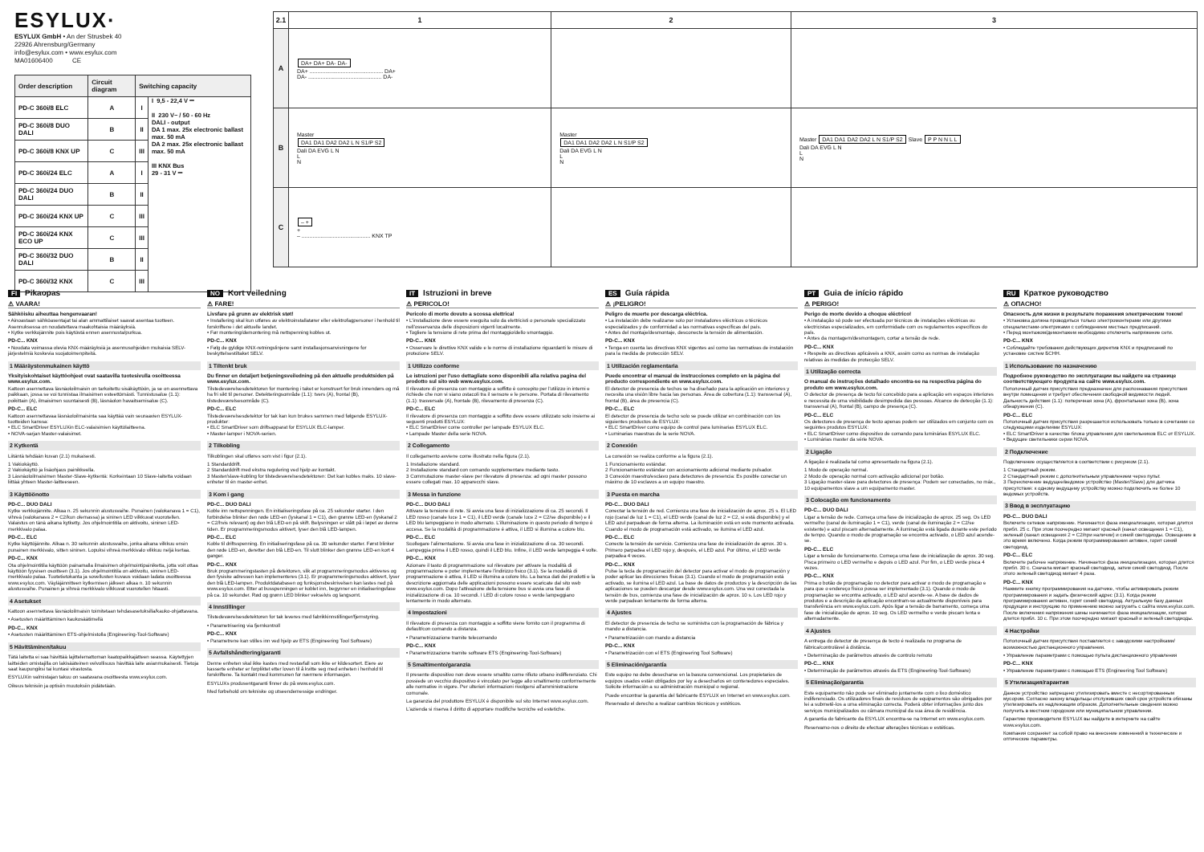ESYLUX·
ESYLUX GmbH • An der Strusbek 40
22926 Ahrensburg/Germany
info@esylux.com • www.esylux.com
MA01606400 CE
| Order description | Circuit diagram | Switching capacity | |
| --- | --- | --- | --- |
| PD-C 360i/8 ELC | A | I | I 9,5 - 22,4 V ⎓ II 230 V~ / 50 - 60 Hz DALI - output DA 1 max. 25x electronic ballast max. 50 mA DA 2 max. 25x electronic ballast max. 50 mA III KNX Bus 29 - 31 V ⎓ |
| PD-C 360i/8 DUO DALI | B | II | |
| PD-C 360i/8 KNX UP | C | III | |
| PD-C 360i/24 ELC | A | I | |
| PD-C 360i/24 DUO DALI | B | II | |
| PD-C 360i/24 KNX UP | C | III | |
| PD-C 360i/24 KNX ECO UP | C | III | |
| PD-C 360i/32 DUO DALI | B | II | |
| PD-C 360i/32 KNX | C | III | |
| 2.1 | 1 | 2 | 3 |
| --- | --- | --- | --- |
| A | DA+ DA+ DA- DA- DA+ ............................................... DA+ DA- ............................................... DA- | | |
| B | Master DA1 DA1 DA2 DA2 L N S1/P S2 Dali DA EVG L N L N | Master DA1 DA1 DA2 DA2 L N S1/P S2 Dali DA EVG L N L N | Master DA1 DA1 DA2 DA2 L N S1/P S2 Slave P P N N L L Dali DA EVG L N L N |
| C | – + + – ............................................ KNX TP | | |
FI Pikaopas
⚠ VAARA!
Sähköisku aiheuttaa hengenvaaran!
• Ainoastaan sähköasentajat tai alan ammattilaiset saavat asentaa tuotteen. Asennuksessa on noudatettava maakohtaisia määräyksiä.
• Kytke verkkojännite pois käytöstä ennen asennusta/purkua.
PD-C... KNX
• Noudata voimassa olevia KNX-määräyksiä ja asennusohjeiden mukaisia SELV-järjestelmiä koskevia suojatoimenpiteitä.
1 Määräystenmukainen käyttö
Yksityiskohtaiset käyttöohjeet ovat saatavilla tuotesivulla osoitteessa www.esylux.com.
Kattoon asennettava läsnäoloilmaisin on tarkoitettu sisäkäyttöön, ja se on asennettava paikkaan, jossa se voi tunnistaa ilmaisimen esteettömästi. Tunnistusalue (1.1): poikittain (A), ilmaisimen suuntaisesti (B), läsnäolon havaitsemisalue (C).
PD-C... ELC
Kattoon asennettavaa läsnäoloilmaisinta saa käyttää vain seuraavien ESYLUX-tuotteiden kanssa:
• ELC SmartDriver ESYLUXin ELC-valaisimien käyttölaitteena.
• NOVA-sarjan Master-valaisimet.
2 Kytkentä
Liitäntä tehdään kuvan (2.1) mukaisesti.
1 Vakiokäyttö.
2 Vakiokäyttö ja lisäohjaus painikkeella.
3 Läsnäoloilmaisimen Master-Slave-kytkentä: Korkeintaan 10 Slave-laitetta voidaan liittää yhteen Master-laitteeseen.
3 Käyttöönotto
PD-C... DUO DALI
Kytke verkkojännite. Alkaa n. 25 sekunnin alustusvaihe. Punainen (valokanava 1 = C1), vihreä (valokanava 2 = C2/kun olemassa) ja sininen LED vilkkuvat vuorotellen. Valaistus on tänä aikana kytketty. Jos ohjelmointitila on aktivoitu, sininen LED-merkkivalo palaa.
PD-C... ELC
Kytke käyttöjännite. Alkaa n. 30 sekunnin alustusvaihe, jonka aikana vilkkuu ensin punainen merkkivalo, sitten sininen. Lopuksi vihreä merkkivalo vilkkuu neljä kertaa.
PD-C... KNX
Ota ohjelmointitila käyttöön painamalla ilmaisimen ohjelmointipainiketta, jotta voit ottaa käyttöön fyysisen osoitteen (3.1). Jos ohjelmointitila on aktivoitu, sininen LED-merkkivalo palaa. Tuotetietokanta ja sovellusten kuvaus voidaan ladata osoitteessa www.esylux.com. Väyläjännitteen kytkemisen jälkeen alkaa n. 10 sekunnin alustusvaihe. Punainen ja vihreä merkkivalo vilkkuvat vuorotellen hitaasti.
4 Asetukset
Kattoon asennettava läsnäoloilmaisin toimitetaan tehdasasetuksilla/kauko-ohjattavana.
• Asetusten määrittäminen kaukosäätimellä
PD-C... KNX
• Asetusten määrittäminen ETS-ohjelmistolla (Engineering-Tool-Software)
5 Hävittäminen/takuu
Tätä laitetta ei saa hävittää lajittelemattoman kaatopaikkajätteen seassa. Käytettyjen laitteiden omistajilla on lakisääteinen velvollisuus hävittää laite asianmukaisesti. Tietoja saat kaupungiksi tai kuntasi virastosta.
ESYLUXin valmistajan takuu on saatavana osoitteesta www.esylux.com.
Oikeus teknisiin ja optisiin muutoksiin pidätetään.
NO Kort veiledning
⚠ FARE!
Livsfare på grunn av elektrisk støt!
• Installering skal kun utføres av elektroinstallatører eller elektrofagpersoner i henhold til forskriftene i det aktuelle landet.
• Før montering/demontering må nettspenning kobles ut.
PD-C... KNX
• Følg de gyldige KNX-retningslinjene samt installasjonsanvisningene for beskyttelsestiltaket SELV.
1 Tiltenkt bruk
Du finner en detaljert betjeningsveiledning på den aktuelle produktsiden på www.esylux.com.
Tilstedeværelsesdetektoren for montering i taket er konstruert for bruk innendørs og må ha fri sikt til personer. Detekteringsområde (1.1): tvers (A), frontal (B), tilstedeværelsesområde (C).
PD-C... ELC
Tilstedeværelsesdetektor for tak kan kun brukes sammen med følgende ESYLUX-produkter:
• ELC SmartDriver som driftsapparat for ESYLUX ELC-lamper.
• Master-lamper i NOVA-serien.
2 Tilkobling
Tilkoblingen skal utføres som vist i figur (2.1).
1 Standarddrift.
2 Standarddrift med ekstra regulering ved hjelp av kontakt.
3 Master/slave-kobling for tilstedeværelsesdetektoren: Det kan kobles maks. 10 slave-enheter til én master-enhet.
3 Kom i gang
PD-C... DUO DALI
Koble inn nettspenningen. En initialiseringsfase på ca. 25 sekunder starter. I den forbindelse blinker den røde LED-en (lyskanal 1 = C1), den grønne LED-en (lyskanal 2 = C2/hvis relevant) og den blå LED-en på skift. Belysningen er slått på i løpet av denne tiden. Er programmeringsmodus aktivert, lyser den blå LED-lampen.
PD-C... ELC
Koble til driftsspenning. En initialiseringsfase på ca. 30 sekunder starter. Først blinker den røde LED-en, deretter den blå LED-en. Til slutt blinker den grønne LED-en kort 4 ganger.
PD-C... KNX
Bruk programmeringstasten på detektoren, slik at programmeringsmodus aktiveres og den fysiske adressen kan implementeres (3.1). Er programmeringsmodus aktivert, lyser den blå LED-lampen. Produktdatabasen og funksjonsbeskrivelsen kan lastes ned på www.esylux.com. Etter at busspenningen er koblet inn, begynner en initialiseringsfase på ca. 10 sekunder. Rød og grønn LED blinker vekselvis og langsomt.
4 Innstillinger
Tilstedeværelsesdetektoren for tak leveres med fabrikkinnstillinger/fjernstyring.
• Parametrisering via fjernkontroll
PD-C... KNX
• Parametrene kan stilles inn ved hjelp av ETS (Engineering Tool Software)
5 Avfallshåndtering/garanti
Denne enheten skal ikke kastes med restavfall som ikke er kildesortert. Eiere av kasserte enheter er forpliktet etter loven til å kvitte seg med enheten i henhold til forskriftene. Ta kontakt med kommunen for nærmere informasjon.
ESYLUXs produsentgaranti finner du på www.esylux.com.
Med forbehold om tekniske og utseendemessige endringer.
IT Istruzioni in breve
⚠ PERICOLO!
Pericolo di morte dovuto a scossa elettrica!
• L'installazione deve essere eseguita solo da elettricisti o personale specializzato nell'osservanza delle disposizioni vigenti localmente.
• Togliere la tensione di rete prima del montaggio/dello smontaggio.
PD-C... KNX
• Osservare le direttive KNX valide e le norme di installazione riguardanti le misure di protezione SELV.
1 Utilizzo conforme
Le istruzioni per l'uso dettagliate sono disponibili alla relativa pagina del prodotto sul sito web www.esylux.com.
Il rilevatore di presenza con montaggio a soffitto è concepito per l'utilizzo in interni e richiede che non vi siano ostacoli tra il sensore e le persone. Portata di rilevamento (1.1): trasversale (A), frontale (B), rilevamento di presenza (C).
PD-C... ELC
Il rilevatore di presenza con montaggio a soffitto deve essere utilizzato solo insieme ai seguenti prodotti ESYLUX:
• ELC SmartDriver come controller per lampade ESYLUX ELC.
• Lampade Master della serie NOVA.
2 Collegamento
Il collegamento avviene come illustrato nella figura (2.1).
1 Installazione standard.
2 Installazione standard con comando supplementare mediante tasto.
3 Commutazione master-slave per rilevatore di presenza: ad ogni master possono essere collegati max. 10 apparecchi slave.
3 Messa in funzione
PD-C... DUO DALI
Attivare la tensione di rete. Si avvia una fase di inizializzazione di ca. 25 secondi. Il LED rosso (canale luce 1 = C1), il LED verde (canale luce 2 = C2/se disponibile) e il LED blu lampeggiano in modo alternato. L'illuminazione in questo periodo di tempo è accesa. Se la modalità di programmazione è attiva, il LED si illumina a colore blu.
PD-C... ELC
Scollegare l'alimentazione. Si avvia una fase in inizializzazione di ca. 30 secondi. Lampeggia prima il LED rosso, quindi il LED blu. Infine, il LED verde lampeggia 4 volte.
PD-C... KNX
Azionare il tasto di programmazione sul rilevatore per attivare la modalità di programmazione e poter implementare l'indirizzo fisico (3.1). Se la modalità di programmazione è attiva, il LED si illumina a colore blu. La banca dati dei prodotti e la descrizione aggiornata delle applicazioni possono essere scaricate dal sito web www.esylux.com. Dopo l'attivazione della tensione bus si avvia una fase di inizializzazione di ca. 10 secondi. I LED di colore rosso e verde lampeggiano lentamente in modo alternato.
4 Impostazioni
Il rilevatore di presenza con montaggio a soffitto viene fornito con il programma di default/con comando a distanza.
• Parametrizzazione tramite telecomando
PD-C... KNX
• Parametrizzazione tramite software ETS (Engineering-Tool-Software)
5 Smaltimento/garanzia
Il presente dispositivo non deve essere smaltito come rifiuto urbano indifferenziato. Chi possiede un vecchio dispositivo è vincolato per legge allo smaltimento conformemente alle normative in vigore. Per ulteriori informazioni rivolgersi all'amministrazione comunale.
La garanzia del produttore ESYLUX è disponibile sul sito Internet www.esylux.com.
L'azienda si riserva il diritto di apportare modifiche tecniche ed estetiche.
ES Guía rápida
⚠ ¡PELIGRO!
Peligro de muerte por descarga eléctrica.
• La instalación debe realizarse solo por instaladores eléctricos o técnicos especializados y de conformidad a las normativas específicas del país.
• Antes del montaje/desmontaje, desconecte la tensión de alimentación.
PD-C... KNX
• Tenga en cuenta las directivas KNX vigentes así como las normativas de instalación para la medida de protección SELV.
1 Utilización reglamentaria
Puede encontrar el manual de instrucciones completo en la página del producto correspondiente en www.esylux.com.
El detector de presencia de techos se ha diseñado para la aplicación en interiores y necesita una visión libre hacia las personas. Área de cobertura (1.1): transversal (A), frontal (B), área de presencia (C).
PD-C... ELC
El detector de presencia de techo solo se puede utilizar en combinación con los siguientes productos de ESYLUX:
• ELC SmartDriver como equipo de control para luminarias ESYLUX ELC.
• Luminarias maestras de la serie NOVA.
2 Conexión
La conexión se realiza conforme a la figura (2.1).
1 Funcionamiento estándar.
2 Funcionamiento estándar con accionamiento adicional mediante pulsador.
3 Conexión maestro/esclavo para detectores de presencia: Es posible conectar un máximo de 10 esclavos a un equipo maestro.
3 Puesta en marcha
PD-C... DUO DALI
Conectar la tensión de red. Comienza una fase de inicialización de aprox. 25 s. El LED rojo (canal de luz 1 = C1), el LED verde (canal de luz 2 = C2, si está disponible) y el LED azul parpadean de forma alterna. La iluminación está en este momento activada. Cuando el modo de programación está activado, se ilumina el LED azul.
PD-C... ELC
Conecte la tensión de servicio. Comienza una fase de inicialización de aprox. 30 s. Primero parpadea el LED rojo y, después, el LED azul. Por último, el LED verde parpadea 4 veces.
PD-C... KNX
Pulse la tecla de programación del detector para activar el modo de programación y poder aplicar las direcciones físicas (3.1). Cuando el modo de programación está activado, se ilumina el LED azul. La base de datos de productos y la descripción de las aplicaciones se pueden descargar desde www.esylux.com. Una vez conectada la tensión de bus, comienza una fase de inicialización de aprox. 10 s. Los LED rojo y verde parpadean lentamente de forma alterna.
4 Ajustes
El detector de presencia de techo se suministra con la programación de fábrica y mando a distancia.
• Parametrización con mando a distancia
PD-C... KNX
• Parametrización con el ETS (Engineering Tool Software)
5 Eliminación/garantía
Este equipo no debe desecharse en la basura convencional. Los propietarios de equipos usados están obligados por ley a desecharlos en contenedores especiales. Solicite información a su administración municipal o regional.
Puede encontrar la garantía del fabricante ESYLUX en Internet en www.esylux.com.
Reservado el derecho a realizar cambios técnicos y estéticos.
PT Guia de início rápido
⚠ PERIGO!
Perigo de morte devido a choque eléctrico!
• A instalação só pode ser efectuada por técnicos de instalações eléctricas ou electricistas especializados, em conformidade com os regulamentos específicos do país.
• Antes da montagem/desmontagem, cortar a tensão de rede.
PD-C... KNX
• Respeite as directivas aplicáveis a KNX, assim como as normas de instalação relativas às medidas de protecção SELV.
1 Utilização correcta
O manual de instruções detalhado encontra-se na respectiva página do produto em www.esylux.com.
O detector de presença de tecto foi concebido para a aplicação em espaços interiores e necessita de uma visibilidade desimpedida das pessoas. Alcance de detecção (1.1): transversal (A), frontal (B), campo de presença (C).
PD-C... ELC
Os detectores de presença de tecto apenas podem ser utilizados em conjunto com os seguintes produtos ESYLUX:
• ELC SmartDriver como dispositivo de comando para luminárias ESYLUX ELC.
• Luminárias master da série NOVA.
2 Ligação
A ligação é realizada tal como apresentado na figura (2.1).
1 Modo de operação normal.
2 Modo de operação normal com activação adicional por botão.
3 Ligação master-slave para detectores de presença: Podem ser conectados, no máx., 10 equipamentos slave a um equipamento master.
3 Colocação em funcionamento
PD-C... DUO DALI
Ligar a tensão de rede. Começa uma fase de inicialização de aprox. 25 seg. Os LED vermelho (canal de iluminação 1 = C1), verde (canal de iluminação 2 = C2/se existente) e azul piscam alternadamente. A iluminação está ligada durante este período de tempo. Quando o modo de programação se encontra activado, o LED azul acende-se.
PD-C... ELC
Ligar a tensão de funcionamento. Começa uma fase de inicialização de aprox. 30 seg. Pisca primeiro o LED vermelho e depois o LED azul. Por fim, o LED verde pisca 4 vezes.
PD-C... KNX
Prima o botão de programação no detector para activar o modo de programação e para que o endereço físico possa ser implementado (3.1). Quando o modo de programação se encontra activado, o LED azul acende-se. A base de dados de produtos e a descrição da aplicação encontram-se actualmente disponíveis para transferência em www.esylux.com. Após ligar a tensão de barramento, começa uma fase de inicialização de aprox. 10 seg. Os LED vermelho e verde piscam lenta e alternadamente.
4 Ajustes
A entrega do detector de presença de tecto é realizada no programa de fábrica/controlável à distância.
• Determinação de parâmetros através de controlo remoto
PD-C... KNX
• Determinação de parâmetros através da ETS (Engineering-Tool-Software)
5 Eliminação/garantia
Este equipamento não pode ser eliminado juntamente com o lixo doméstico indiferenciado. Os utilizadores finais de resíduos de equipamentos são obrigados por lei a submetê-los a uma eliminação correcta. Poderá obter informações junto dos serviços municipalizados ou câmara municipal da sua área de residência.
A garantia do fabricante da ESYLUX encontra-se na Internet em www.esylux.com.
Reservamo-nos o direito de efectuar alterações técnicas e estéticas.
RU Краткое руководство
⚠ ОПАСНО!
Опасность для жизни в результате поражения электрическим током!
• Установка должна проводиться только электромонтерами или другими специалистами-электриками с соблюдением местных предписаний.
• Перед монтажом/демонтажем необходимо отключить напряжение сети.
PD-C... KNX
• Соблюдайте требования действующих директив KNX и предписаний по установке систем БСНН.
1 Использование по назначению
Подробное руководство по эксплуатации вы найдете на странице соответствующего продукта на сайте www.esylux.com.
Потолочный датчик присутствия предназначен для распознавания присутствия внутри помещения и требует обеспечения свободной видимости людей. Дальность действия (1.1): поперечная зона (A), фронтальная зона (B), зона обнаружения (C).
PD-C... ELC
Потолочный датчик присутствия разрешается использовать только в сочетании со следующими изделиями ESYLUX:
• ELC SmartDriver в качестве блока управления для светильников ELC от ESYLUX.
• Ведущие светильники серии NOVA.
2 Подключение
Подключение осуществляется в соответствии с рисунком (2.1).
1 Стандартный режим.
2 Стандартный режим с дополнительным управлением через пульт.
3 Переключение ведущее/ведомое устройство (Master/Slave) для датчика присутствия: к одному ведущему устройству можно подключить не более 10 ведомых устройств.
3 Ввод в эксплуатацию
PD-C... DUO DALI
Включите сетевое напряжение. Начинается фаза инициализации, которая длится прибл. 25 с. При этом поочередно мигают красный (канал освещения 1 = C1), зеленый (канал освещения 2 = C2/при наличии) и синий светодиоды. Освещение в это время включено. Когда режим программирования активен, горит синий светодиод.
PD-C... ELC
Включите рабочее напряжение. Начинается фаза инициализации, которая длится прибл. 30 с. Сначала мигает красный светодиод, затем синий светодиод. После этого зеленый светодиод мигает 4 раза.
PD-C... KNX
Нажмите кнопку программирования на датчике, чтобы активировать режим программирования и задать физический адрес (3.1). Когда режим программирования активен, горит синий светодиод. Актуальную базу данных продукции и инструкцию по применению можно загрузить с сайта www.esylux.com. После включения напряжения шины начинается фаза инициализации, которая длится прибл. 10 с. При этом поочередно мигают красный и зеленый светодиоды.
4 Настройки
Потолочный датчик присутствия поставляется с заводскими настройками/возможностью дистанционного управления.
• Управление параметрами с помощью пульта дистанционного управления
PD-C... KNX
• Управление параметрами с помощью ETS (Engineering Tool Software)
5 Утилизация/гарантия
Данное устройство запрещено утилизировать вместе с несортированным мусором. Согласно закону владельцы отслуживших свой срок устройств обязаны утилизировать их надлежащим образом. Дополнительные сведения можно получить в местном городском или муниципальном управлении.
Гарантию производителя ESYLUX вы найдете в интернете на сайте www.esylux.com.
Компания сохраняет за собой право на внесение изменений в технические и оптические параметры.